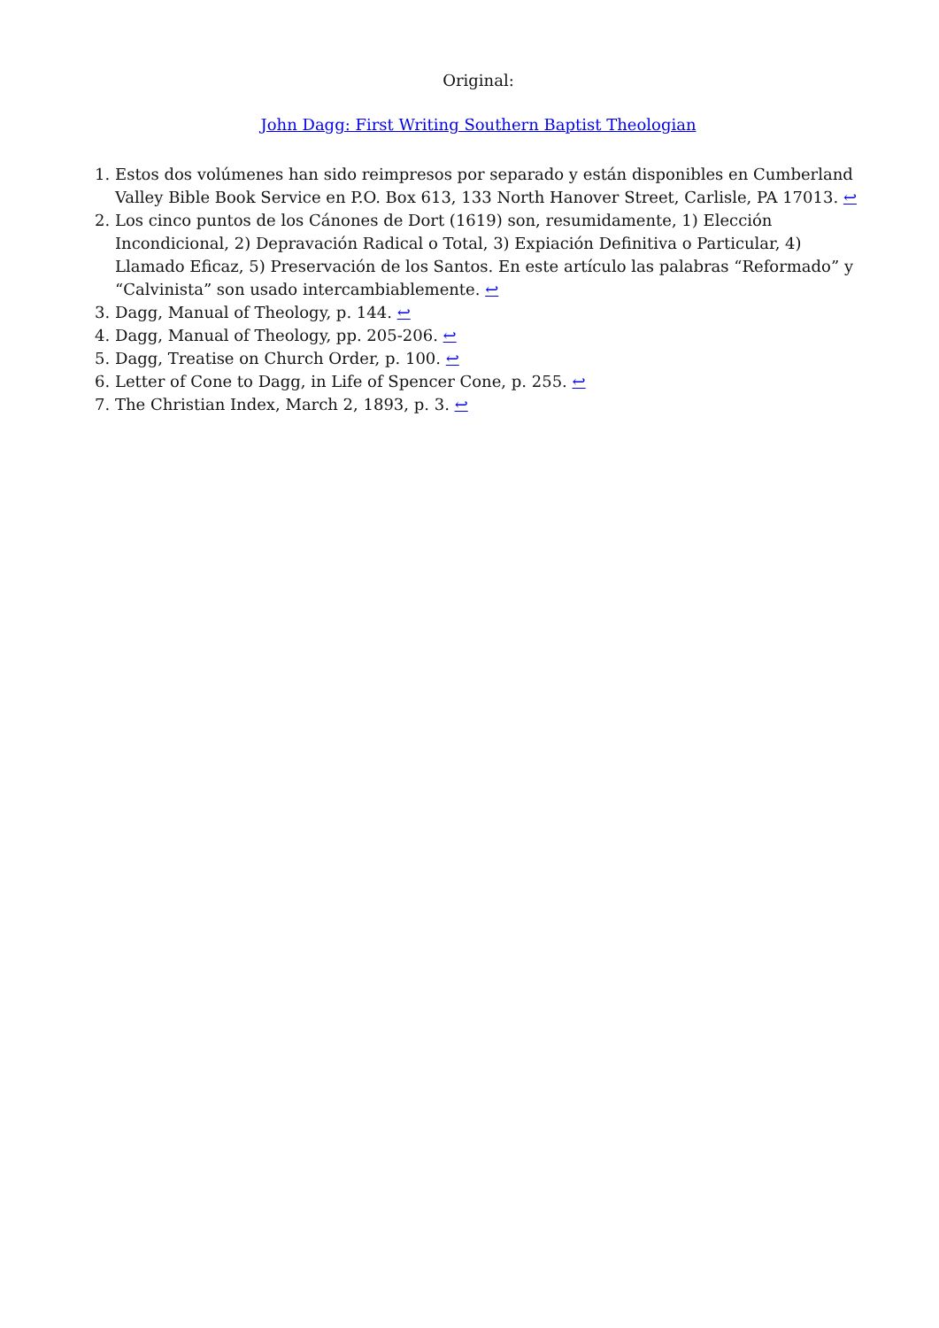Original:
John Dagg: First Writing Southern Baptist Theologian
1. Estos dos volúmenes han sido reimpresos por separado y están disponibles en Cumberland Valley Bible Book Service en P.O. Box 613, 133 North Hanover Street, Carlisle, PA 17013. ↩
2. Los cinco puntos de los Cánones de Dort (1619) son, resumidamente, 1) Elección Incondicional, 2) Depravación Radical o Total, 3) Expiación Definitiva o Particular, 4) Llamado Eficaz, 5) Preservación de los Santos. En este artículo las palabras “Reformado” y “Calvinista” son usado intercambiablemente. ↩
3. Dagg, Manual of Theology, p. 144. ↩
4. Dagg, Manual of Theology, pp. 205-206. ↩
5. Dagg, Treatise on Church Order, p. 100. ↩
6. Letter of Cone to Dagg, in Life of Spencer Cone, p. 255. ↩
7. The Christian Index, March 2, 1893, p. 3. ↩